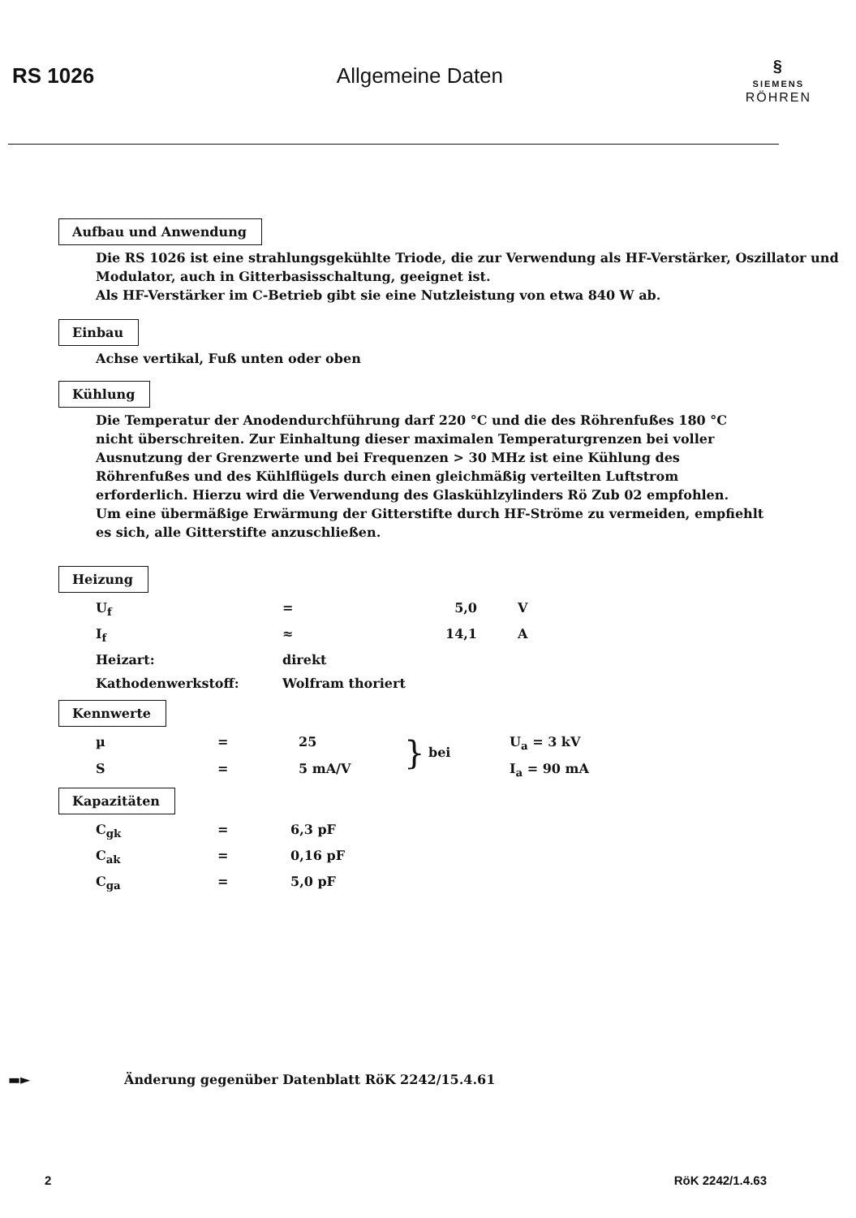RS 1026 Allgemeine Daten
§
SIEMENS
RÖHREN
Aufbau und Anwendung
Die RS 1026 ist eine strahlungsgekühlte Triode, die zur Verwendung als HF-Verstärker, Oszillator und Modulator, auch in Gitterbasisschaltung, geeignet ist.
Als HF-Verstärker im C-Betrieb gibt sie eine Nutzleistung von etwa 840 W ab.
Einbau
Achse vertikal, Fuß unten oder oben
Kühlung
Die Temperatur der Anodendurchführung darf 220 °C und die des Röhrenfußes 180 °C nicht überschreiten. Zur Einhaltung dieser maximalen Temperaturgrenzen bei voller Ausnutzung der Grenzwerte und bei Frequenzen > 30 MHz ist eine Kühlung des Röhrenfußes und des Kühlflügels durch einen gleichmäßig verteilten Luftstrom erforderlich. Hierzu wird die Verwendung des Glaskühlzylinders Rö Zub 02 empfohlen.
Um eine übermäßige Erwärmung der Gitterstifte durch HF-Ströme zu vermeiden, empfiehlt es sich, alle Gitterstifte anzuschließen.
Heizung
| U<sub>f</sub> | = | 5,0 | V |
| I<sub>f</sub> | ≈ | 14,1 | A |
| Heizart: | direkt | | |
| Kathodenwerkstoff: | Wolfram thoriert | | |
Kennwerte
| µ | = | 25 | } | bei | U<sub>a</sub> = 3 kV |
| S | = | 5 mA/V | | | I<sub>a</sub> = 90 mA |
Kapazitäten
| C<sub>gk</sub> | = | 6,3 pF |
| C<sub>ak</sub> | = | 0,16 pF |
| C<sub>ga</sub> | = | 5,0 pF |
▬► Änderung gegenüber Datenblatt RöK 2242/15.4.61
2 RöK 2242/1.4.63